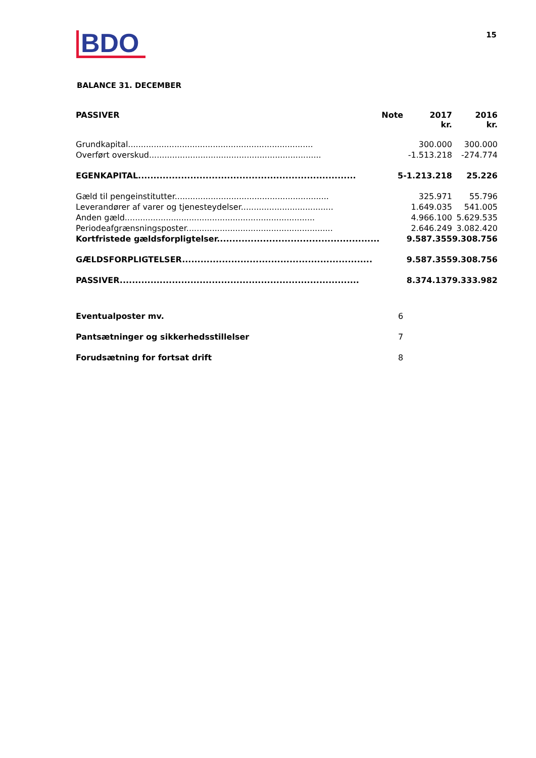BDO
15
BALANCE 31. DECEMBER
| PASSIVER | Note | 2017 kr. | 2016 kr. |
| --- | --- | --- | --- |
| Grundkapital........................................................................ | | 300.000 | 300.000 |
| Overført overskud................................................................... | | -1.513.218 | -274.774 |
| EGENKAPITAL....................................................................... | 5 | -1.213.218 | 25.226 |
| Gæld til pengeinstitutter............................................................ | | 325.971 | 55.796 |
| Leverandører af varer og tjenesteydelser.................................... | | 1.649.035 | 541.005 |
| Anden gæld.......................................................................... | | 4.966.100 | 5.629.535 |
| Periodeafgrænsningsposter......................................................... | | 2.646.249 | 3.082.420 |
| Kortfristede gældsforpligtelser..................................................... | | 9.587.355 | 9.308.756 |
| GÆLDSFORPLIGTELSER.............................................................. | | 9.587.355 | 9.308.756 |
| PASSIVER.............................................................................. | | 8.374.137 | 9.333.982 |
| Eventualposter mv. | 6 | | |
| Pantsætninger og sikkerhedsstillelser | 7 | | |
| Forudsætning for fortsat drift | 8 | | |